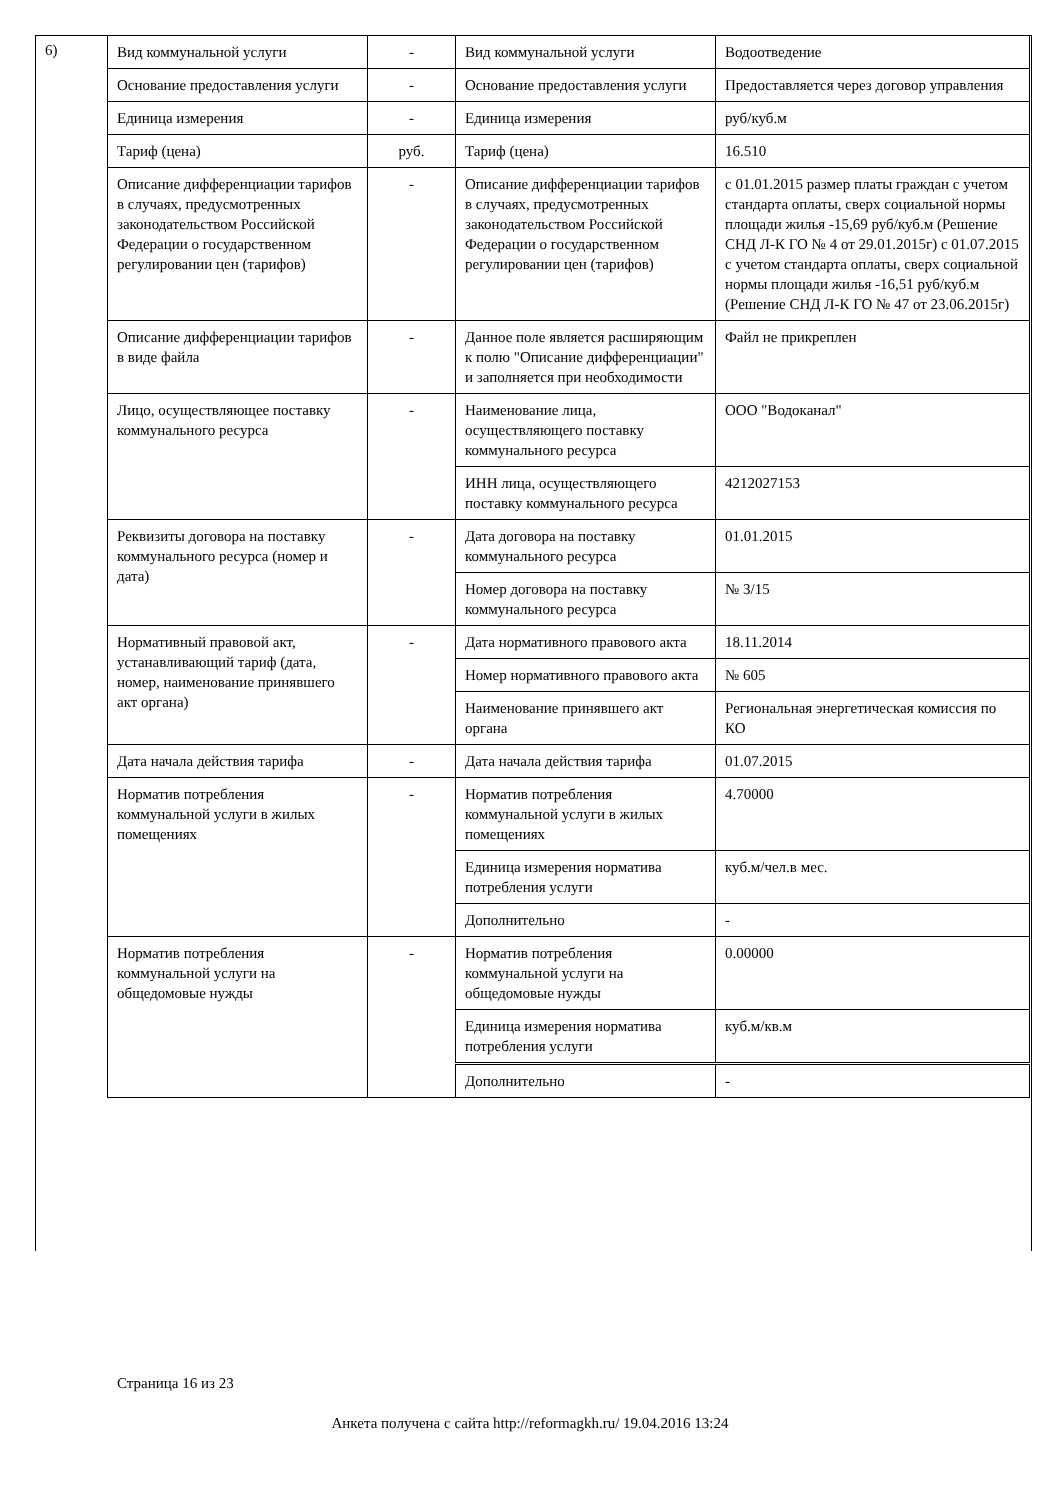6)
| Вид коммунальной услуги | - | Вид коммунальной услуги | Водоотведение |
| Основание предоставления услуги | - | Основание предоставления услуги | Предоставляется через договор управления |
| Единица измерения | - | Единица измерения | руб/куб.м |
| Тариф (цена) | руб. | Тариф (цена) | 16.510 |
| Описание дифференциации тарифов в случаях, предусмотренных законодательством Российской Федерации о государственном регулировании цен (тарифов) | - | Описание дифференциации тарифов в случаях, предусмотренных законодательством Российской Федерации о государственном регулировании цен (тарифов) | с 01.01.2015 размер платы граждан с учетом стандарта оплаты, сверх социальной нормы площади жилья -15,69 руб/куб.м (Решение СНД Л-К ГО № 4 от 29.01.2015г) с 01.07.2015 с учетом стандарта оплаты, сверх социальной нормы площади жилья -16,51 руб/куб.м (Решение СНД Л-К ГО № 47 от 23.06.2015г) |
| Описание дифференциации тарифов в виде файла | - | Данное поле является расширяющим к полю "Описание дифференциации" и заполняется при необходимости | Файл не прикреплен |
| Лицо, осуществляющее поставку коммунального ресурса | - | Наименование лица, осуществляющего поставку коммунального ресурса | ООО "Водоканал" |
| | | ИНН лица, осуществляющего поставку коммунального ресурса | 4212027153 |
| Реквизиты договора на поставку коммунального ресурса (номер и дата) | - | Дата договора на поставку коммунального ресурса | 01.01.2015 |
| | | Номер договора на поставку коммунального ресурса | № 3/15 |
| Нормативный правовой акт, устанавливающий тариф (дата, номер, наименование принявшего акт органа) | - | Дата нормативного правового акта | 18.11.2014 |
| | | Номер нормативного правового акта | № 605 |
| | | Наименование принявшего акт органа | Региональная энергетическая комиссия по КО |
| Дата начала действия тарифа | - | Дата начала действия тарифа | 01.07.2015 |
| Норматив потребления коммунальной услуги в жилых помещениях | - | Норматив потребления коммунальной услуги в жилых помещениях | 4.70000 |
| | | Единица измерения норматива потребления услуги | куб.м/чел.в мес. |
| | | Дополнительно | - |
| Норматив потребления коммунальной услуги на общедомовые нужды | - | Норматив потребления коммунальной услуги на общедомовые нужды | 0.00000 |
| | | Единица измерения норматива потребления услуги | куб.м/кв.м |
| | | Дополнительно | - |
Страница 16 из 23
Анкета получена с сайта http://reformagkh.ru/ 19.04.2016 13:24